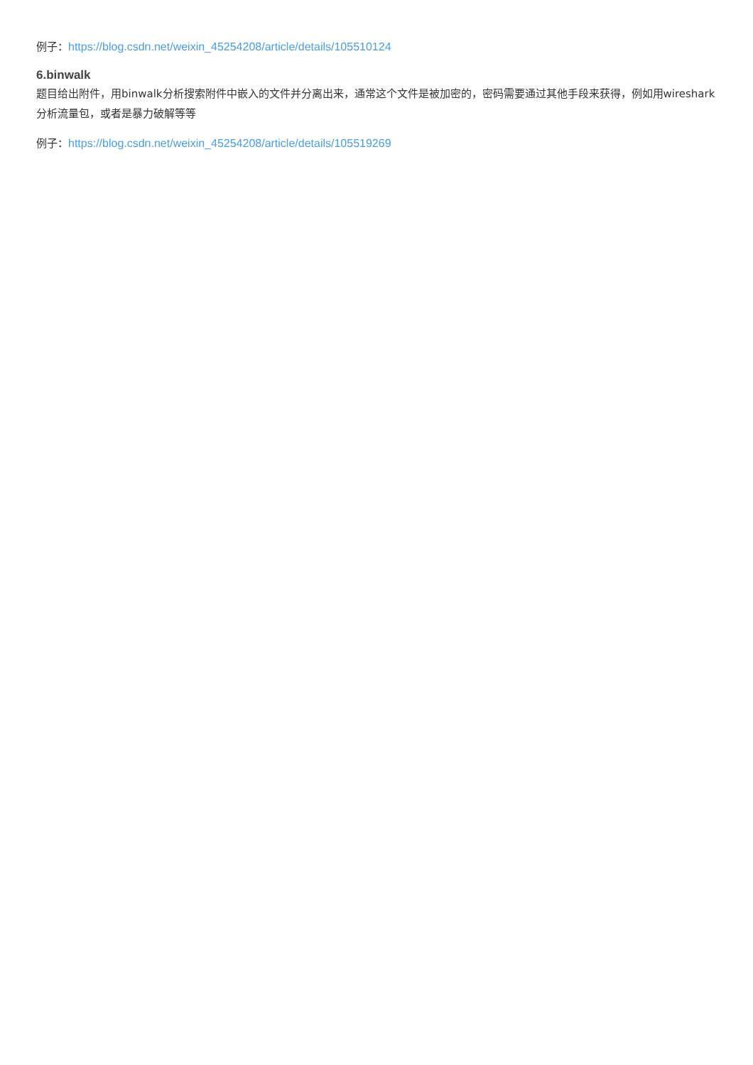例子：https://blog.csdn.net/weixin_45254208/article/details/105510124
6.binwalk
题目给出附件，用binwalk分析搜索附件中嵌入的文件并分离出来，通常这个文件是被加密的，密码需要通过其他手段来获得，例如用wireshark分析流量包，或者是暴力破解等等
例子：https://blog.csdn.net/weixin_45254208/article/details/105519269